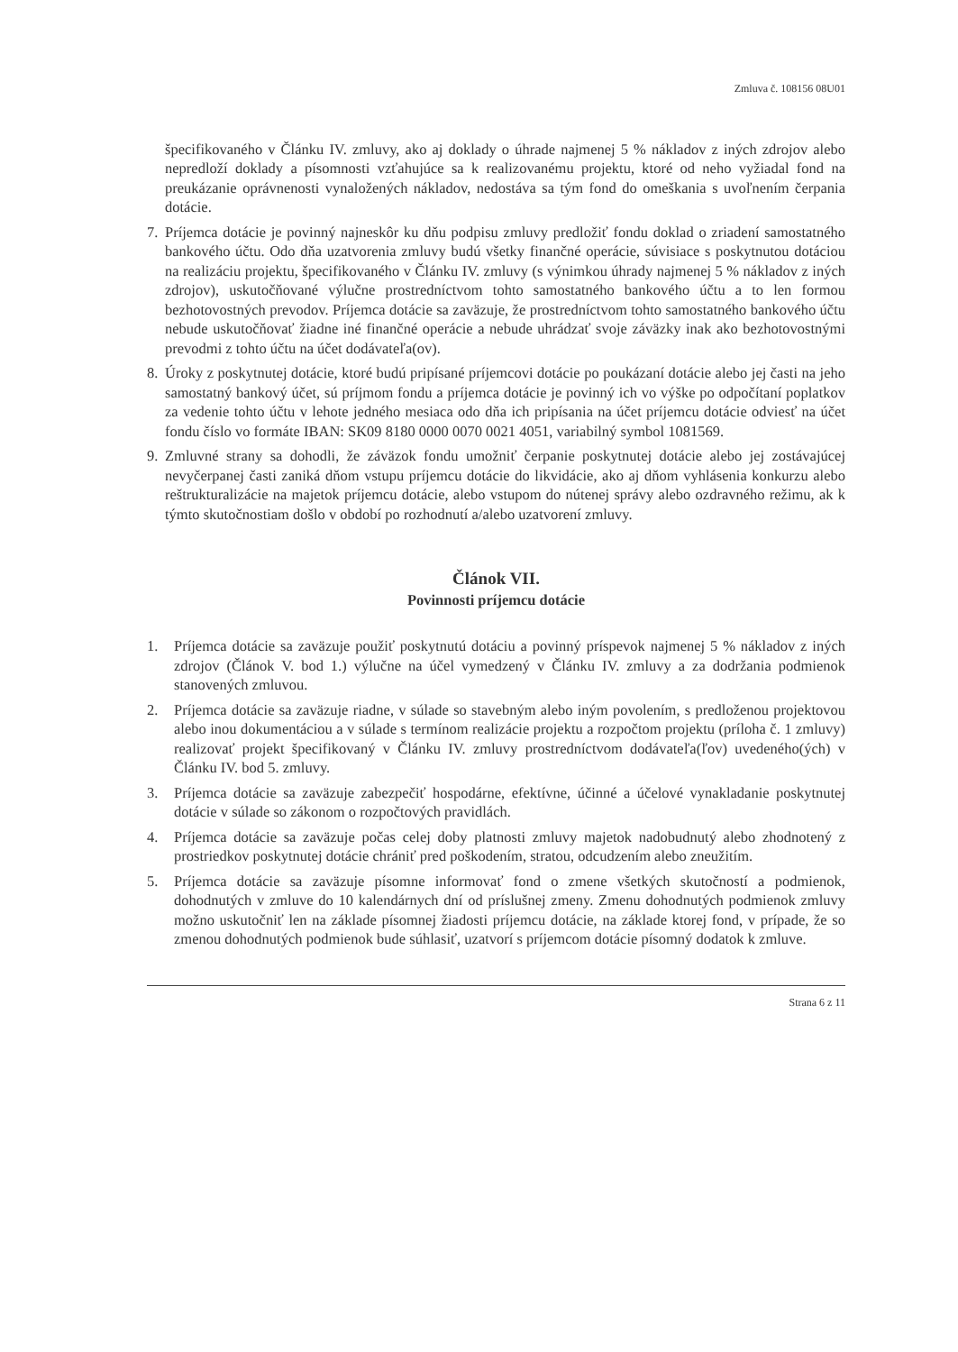Zmluva č. 108156 08U01
špecifikovaného v Článku IV. zmluvy, ako aj doklady o úhrade najmenej 5 % nákladov z iných zdrojov alebo nepredloží doklady a písomnosti vzťahujúce sa k realizovanému projektu, ktoré od neho vyžiadal fond na preukázanie oprávnenosti vynaložených nákladov, nedostáva sa tým fond do omeškania s uvoľnením čerpania dotácie.
7. Príjemca dotácie je povinný najneskôr ku dňu podpisu zmluvy predložiť fondu doklad o zriadení samostatného bankového účtu. Odo dňa uzatvorenia zmluvy budú všetky finančné operácie, súvisiace s poskytnutou dotáciou na realizáciu projektu, špecifikovaného v Článku IV. zmluvy (s výnimkou úhrady najmenej 5 % nákladov z iných zdrojov), uskutočňované výlučne prostredníctvom tohto samostatného bankového účtu a to len formou bezhotovostných prevodov. Príjemca dotácie sa zaväzuje, že prostredníctvom tohto samostatného bankového účtu nebude uskutočňovať žiadne iné finančné operácie a nebude uhrádzať svoje záväzky inak ako bezhotovostnými prevodmi z tohto účtu na účet dodávateľa(ov).
8. Úroky z poskytnutej dotácie, ktoré budú pripísané príjemcovi dotácie po poukázaní dotácie alebo jej časti na jeho samostatný bankový účet, sú príjmom fondu a príjemca dotácie je povinný ich vo výške po odpočítaní poplatkov za vedenie tohto účtu v lehote jedného mesiaca odo dňa ich pripísania na účet príjemcu dotácie odviesť na účet fondu číslo vo formáte IBAN: SK09 8180 0000 0070 0021 4051, variabilný symbol 1081569.
9. Zmluvné strany sa dohodli, že záväzok fondu umožniť čerpanie poskytnutej dotácie alebo jej zostávajúcej nevyčerpanej časti zaniká dňom vstupu príjemcu dotácie do likvidácie, ako aj dňom vyhlásenia konkurzu alebo reštrukturalizácie na majetok príjemcu dotácie, alebo vstupom do nútenej správy alebo ozdravného režimu, ak k týmto skutočnostiam došlo v období po rozhodnutí a/alebo uzatvorení zmluvy.
Článok VII.
Povinnosti príjemcu dotácie
1. Príjemca dotácie sa zaväzuje použiť poskytnutú dotáciu a povinný príspevok najmenej 5 % nákladov z iných zdrojov (Článok V. bod 1.) výlučne na účel vymedzený v Článku IV. zmluvy a za dodržania podmienok stanovených zmluvou.
2. Príjemca dotácie sa zaväzuje riadne, v súlade so stavebným alebo iným povolením, s predloženou projektovou alebo inou dokumentáciou a v súlade s termínom realizácie projektu a rozpočtom projektu (príloha č. 1 zmluvy) realizovať projekt špecifikovaný v Článku IV. zmluvy prostredníctvom dodávateľa(ľov) uvedeného(ých) v Článku IV. bod 5. zmluvy.
3. Príjemca dotácie sa zaväzuje zabezpečiť hospodárne, efektívne, účinné a účelové vynakladanie poskytnutej dotácie v súlade so zákonom o rozpočtových pravidlách.
4. Príjemca dotácie sa zaväzuje počas celej doby platnosti zmluvy majetok nadobudnutý alebo zhodnotený z prostriedkov poskytnutej dotácie chrániť pred poškodením, stratou, odcudzením alebo zneužitím.
5. Príjemca dotácie sa zaväzuje písomne informovať fond o zmene všetkých skutočností a podmienok, dohodnutých v zmluve do 10 kalendárnych dní od príslušnej zmeny. Zmenu dohodnutých podmienok zmluvy možno uskutočniť len na základe písomnej žiadosti príjemcu dotácie, na základe ktorej fond, v prípade, že so zmenou dohodnutých podmienok bude súhlasiť, uzatvorí s príjemcom dotácie písomný dodatok k zmluve.
Strana 6 z 11